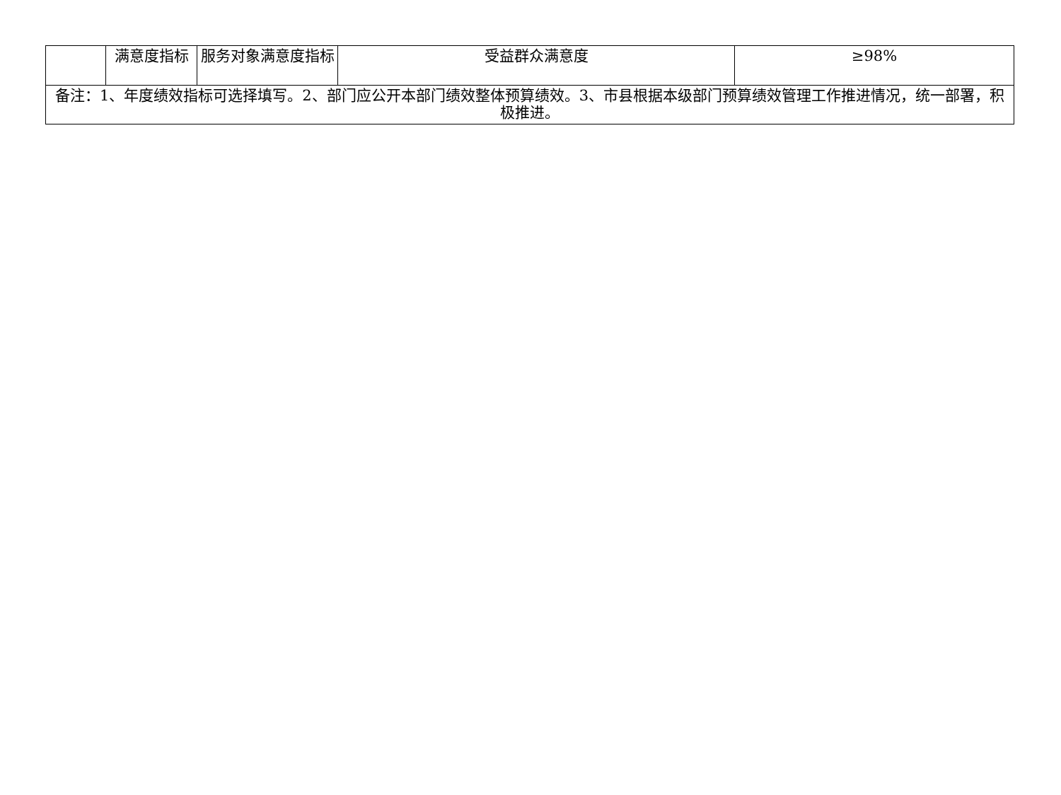| | 满意度指标 | 服务对象满意度指标 | 受益群众满意度 | ≥98% |
| 备注：1、年度绩效指标可选择填写。2、部门应公开本部门绩效整体预算绩效。3、市县根据本级部门预算绩效管理工作推进情况，统一部署，积极推进。 | | | | |